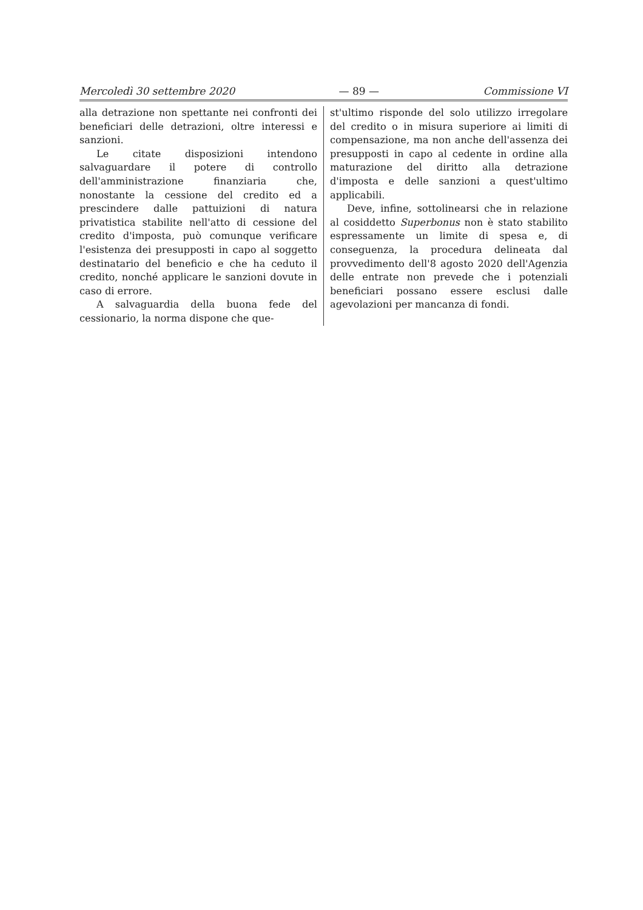Mercoledì 30 settembre 2020 — 89 — Commissione VI
alla detrazione non spettante nei confronti dei beneficiari delle detrazioni, oltre interessi e sanzioni.
Le citate disposizioni intendono salvaguardare il potere di controllo dell'amministrazione finanziaria che, nonostante la cessione del credito ed a prescindere dalle pattuizioni di natura privatistica stabilite nell'atto di cessione del credito d'imposta, può comunque verificare l'esistenza dei presupposti in capo al soggetto destinatario del beneficio e che ha ceduto il credito, nonché applicare le sanzioni dovute in caso di errore.
A salvaguardia della buona fede del cessionario, la norma dispone che que-
st'ultimo risponde del solo utilizzo irregolare del credito o in misura superiore ai limiti di compensazione, ma non anche dell'assenza dei presupposti in capo al cedente in ordine alla maturazione del diritto alla detrazione d'imposta e delle sanzioni a quest'ultimo applicabili.
Deve, infine, sottolinearsi che in relazione al cosiddetto Superbonus non è stato stabilito espressamente un limite di spesa e, di conseguenza, la procedura delineata dal provvedimento dell'8 agosto 2020 dell'Agenzia delle entrate non prevede che i potenziali beneficiari possano essere esclusi dalle agevolazioni per mancanza di fondi.